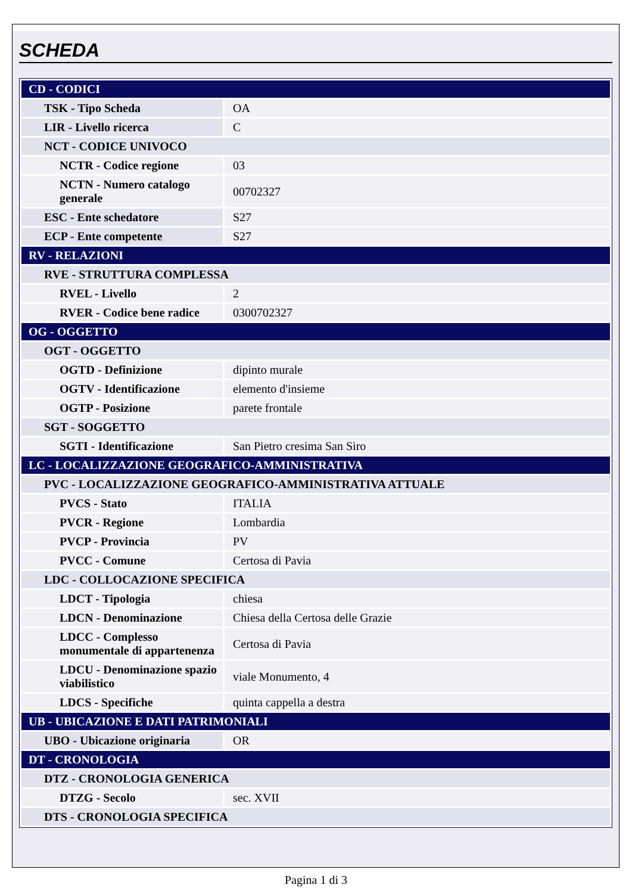SCHEDA
| CD - CODICI | |
| TSK - Tipo Scheda | OA |
| LIR - Livello ricerca | C |
| NCT - CODICE UNIVOCO | |
| NCTR - Codice regione | 03 |
| NCTN - Numero catalogo generale | 00702327 |
| ESC - Ente schedatore | S27 |
| ECP - Ente competente | S27 |
| RV - RELAZIONI | |
| RVE - STRUTTURA COMPLESSA | |
| RVEL - Livello | 2 |
| RVER - Codice bene radice | 0300702327 |
| OG - OGGETTO | |
| OGT - OGGETTO | |
| OGTD - Definizione | dipinto murale |
| OGTV - Identificazione | elemento d'insieme |
| OGTP - Posizione | parete frontale |
| SGT - SOGGETTO | |
| SGTI - Identificazione | San Pietro cresima San Siro |
| LC - LOCALIZZAZIONE GEOGRAFICO-AMMINISTRATIVA | |
| PVC - LOCALIZZAZIONE GEOGRAFICO-AMMINISTRATIVA ATTUALE | |
| PVCS - Stato | ITALIA |
| PVCR - Regione | Lombardia |
| PVCP - Provincia | PV |
| PVCC - Comune | Certosa di Pavia |
| LDC - COLLOCAZIONE SPECIFICA | |
| LDCT - Tipologia | chiesa |
| LDCN - Denominazione | Chiesa della Certosa delle Grazie |
| LDCC - Complesso monumentale di appartenenza | Certosa di Pavia |
| LDCU - Denominazione spazio viabilistico | viale Monumento, 4 |
| LDCS - Specifiche | quinta cappella a destra |
| UB - UBICAZIONE E DATI PATRIMONIALI | |
| UBO - Ubicazione originaria | OR |
| DT - CRONOLOGIA | |
| DTZ - CRONOLOGIA GENERICA | |
| DTZG - Secolo | sec. XVII |
| DTS - CRONOLOGIA SPECIFICA | |
Pagina 1 di 3